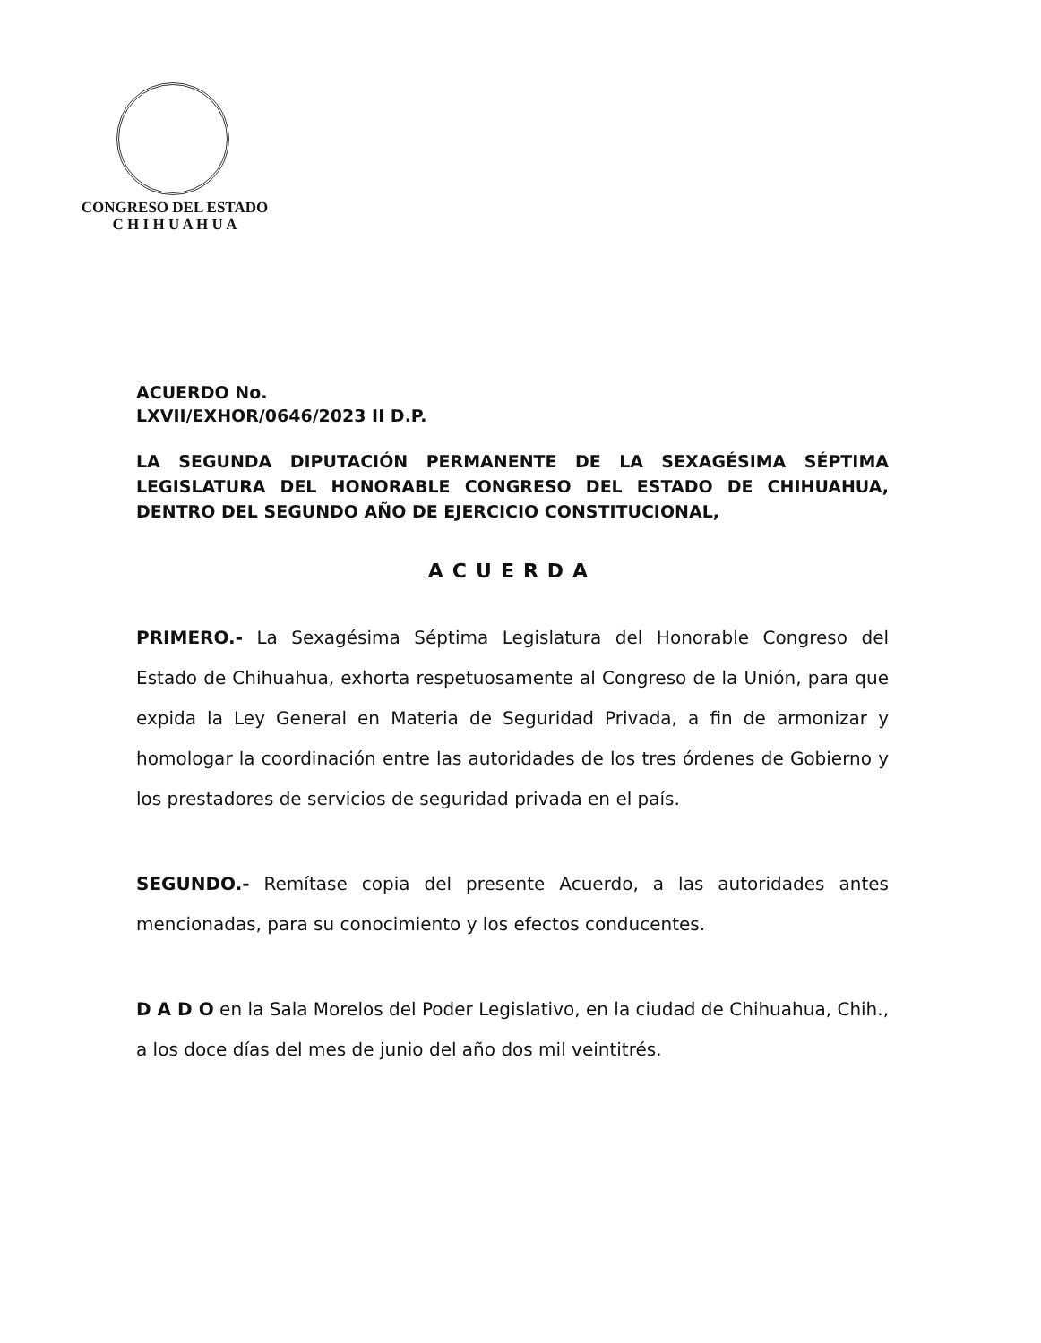CONGRESO DEL ESTADO
C H I H U A H U A
ACUERDO No.
LXVII/EXHOR/0646/2023 II D.P.
LA SEGUNDA DIPUTACIÓN PERMANENTE DE LA SEXAGÉSIMA SÉPTIMA LEGISLATURA DEL HONORABLE CONGRESO DEL ESTADO DE CHIHUAHUA, DENTRO DEL SEGUNDO AÑO DE EJERCICIO CONSTITUCIONAL,
ACUERDA
PRIMERO.- La Sexagésima Séptima Legislatura del Honorable Congreso del Estado de Chihuahua, exhorta respetuosamente al Congreso de la Unión, para que expida la Ley General en Materia de Seguridad Privada, a fin de armonizar y homologar la coordinación entre las autoridades de los tres órdenes de Gobierno y los prestadores de servicios de seguridad privada en el país.
SEGUNDO.- Remítase copia del presente Acuerdo, a las autoridades antes mencionadas, para su conocimiento y los efectos conducentes.
D A D O en la Sala Morelos del Poder Legislativo, en la ciudad de Chihuahua, Chih., a los doce días del mes de junio del año dos mil veintitrés.